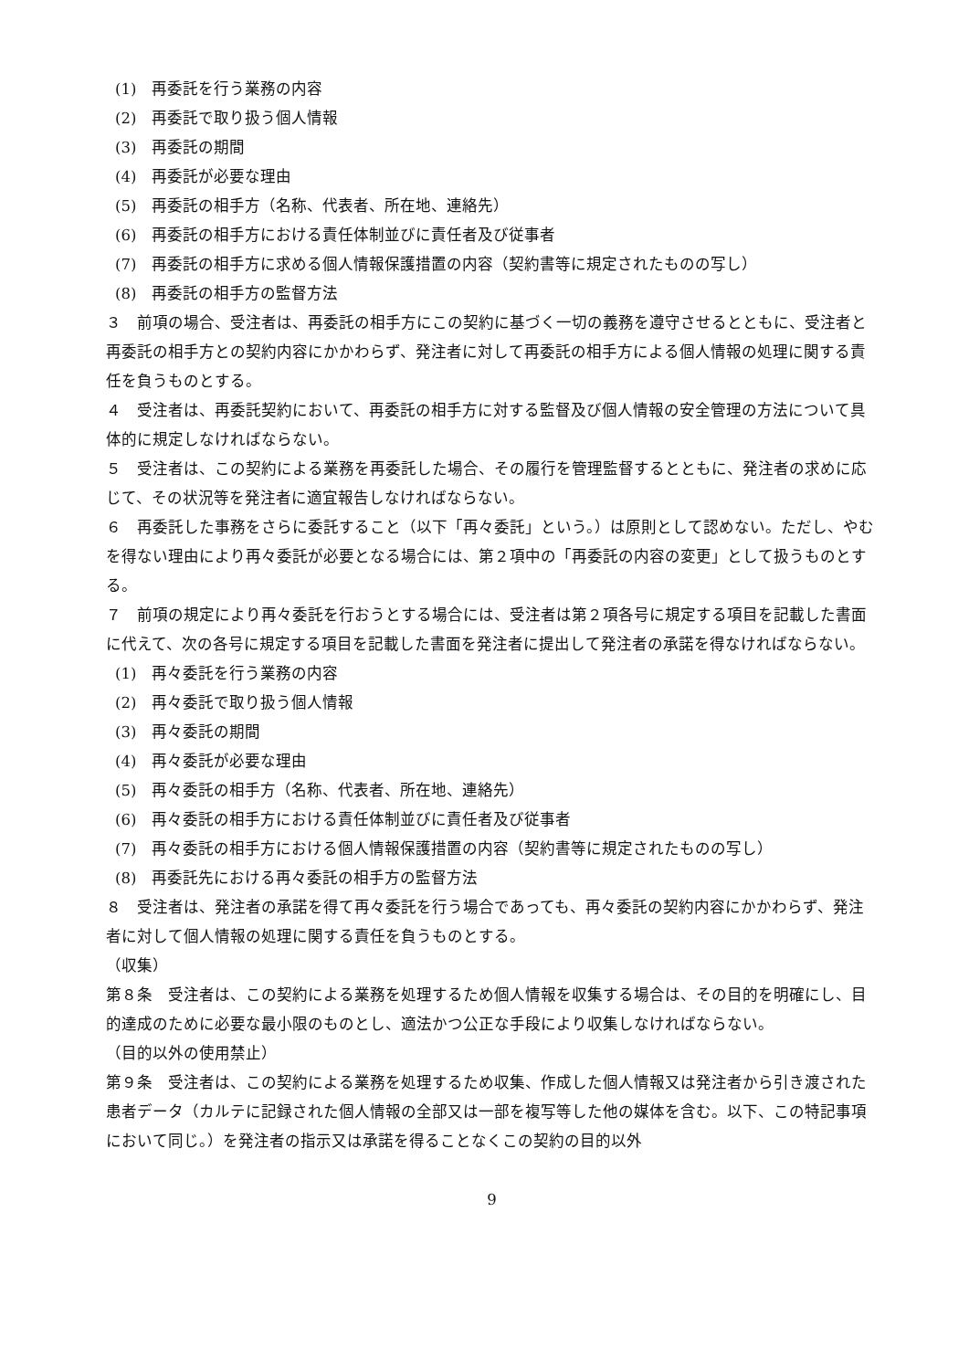(1)　再委託を行う業務の内容
(2)　再委託で取り扱う個人情報
(3)　再委託の期間
(4)　再委託が必要な理由
(5)　再委託の相手方（名称、代表者、所在地、連絡先）
(6)　再委託の相手方における責任体制並びに責任者及び従事者
(7)　再委託の相手方に求める個人情報保護措置の内容（契約書等に規定されたものの写し）
(8)　再委託の相手方の監督方法
３　前項の場合、受注者は、再委託の相手方にこの契約に基づく一切の義務を遵守させるとともに、受注者と再委託の相手方との契約内容にかかわらず、発注者に対して再委託の相手方による個人情報の処理に関する責任を負うものとする。
４　受注者は、再委託契約において、再委託の相手方に対する監督及び個人情報の安全管理の方法について具体的に規定しなければならない。
５　受注者は、この契約による業務を再委託した場合、その履行を管理監督するとともに、発注者の求めに応じて、その状況等を発注者に適宜報告しなければならない。
６　再委託した事務をさらに委託すること（以下「再々委託」という。）は原則として認めない。ただし、やむを得ない理由により再々委託が必要となる場合には、第２項中の「再委託の内容の変更」として扱うものとする。
７　前項の規定により再々委託を行おうとする場合には、受注者は第２項各号に規定する項目を記載した書面に代えて、次の各号に規定する項目を記載した書面を発注者に提出して発注者の承諾を得なければならない。
(1)　再々委託を行う業務の内容
(2)　再々委託で取り扱う個人情報
(3)　再々委託の期間
(4)　再々委託が必要な理由
(5)　再々委託の相手方（名称、代表者、所在地、連絡先）
(6)　再々委託の相手方における責任体制並びに責任者及び従事者
(7)　再々委託の相手方における個人情報保護措置の内容（契約書等に規定されたものの写し）
(8)　再委託先における再々委託の相手方の監督方法
８　受注者は、発注者の承諾を得て再々委託を行う場合であっても、再々委託の契約内容にかかわらず、発注者に対して個人情報の処理に関する責任を負うものとする。
（収集）
第８条　受注者は、この契約による業務を処理するため個人情報を収集する場合は、その目的を明確にし、目的達成のために必要な最小限のものとし、適法かつ公正な手段により収集しなければならない。
（目的以外の使用禁止）
第９条　受注者は、この契約による業務を処理するため収集、作成した個人情報又は発注者から引き渡された患者データ（カルテに記録された個人情報の全部又は一部を複写等した他の媒体を含む。以下、この特記事項において同じ。）を発注者の指示又は承諾を得ることなくこの契約の目的以外
9